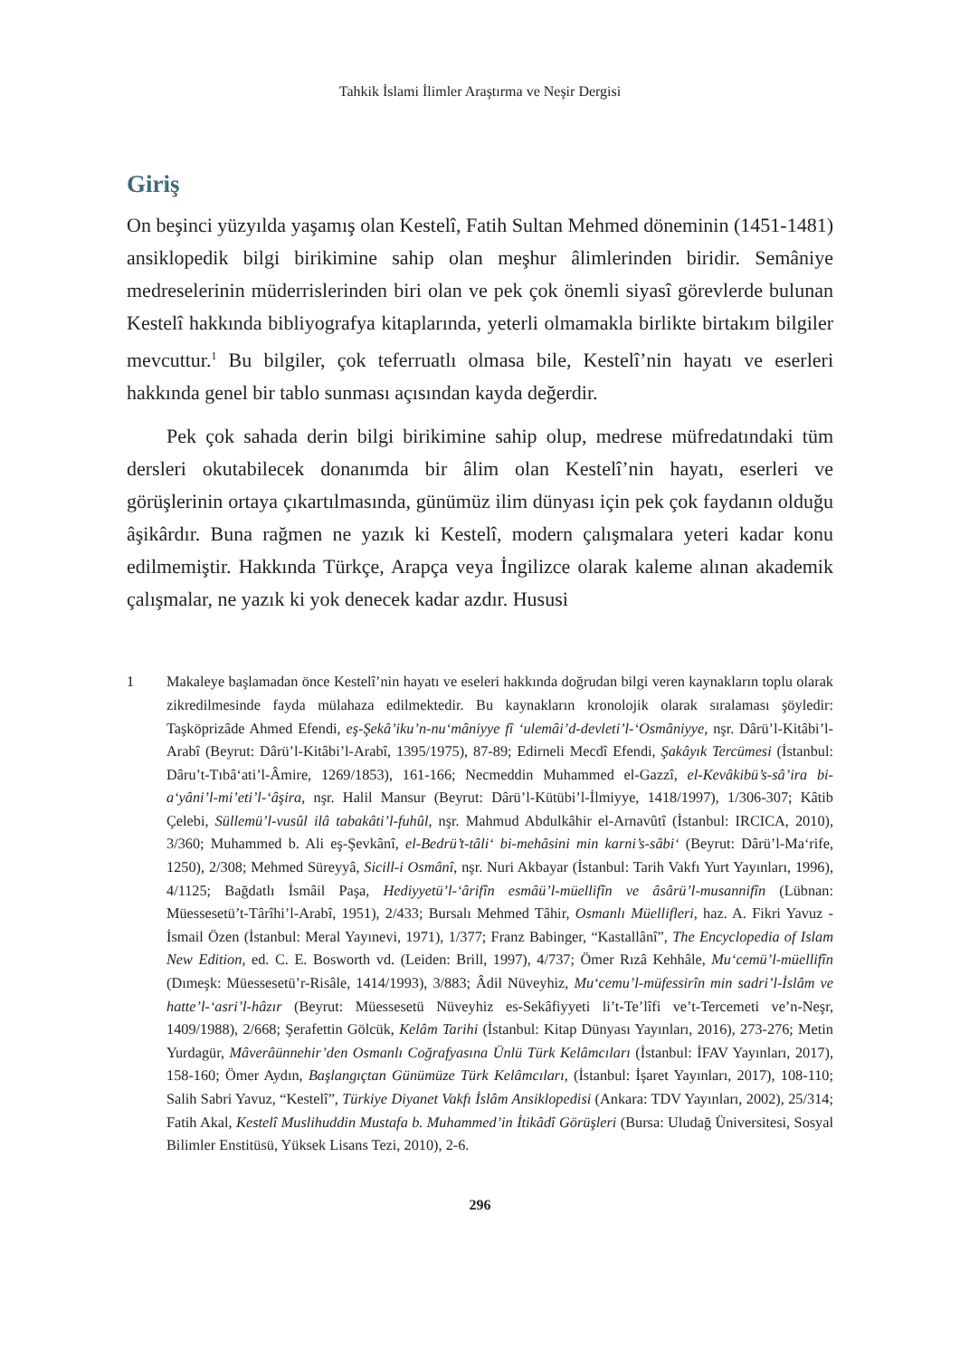Tahkik İslami İlimler Araştırma ve Neşir Dergisi
Giriş
On beşinci yüzyılda yaşamış olan Kestelî, Fatih Sultan Mehmed döneminin (1451-1481) ansiklopedik bilgi birikimine sahip olan meşhur âlimlerinden biridir. Semâniye medreselerinin müderrislerinden biri olan ve pek çok önemli siyasî görevlerde bulunan Kestelî hakkında bibliyografya kitaplarında, yeterli olmamakla birlikte birtakım bilgiler mevcuttur.<sup>1</sup> Bu bilgiler, çok teferruatlı olmasa bile, Kestelî’nin hayatı ve eserleri hakkında genel bir tablo sunması açısından kayda değerdir.
Pek çok sahada derin bilgi birikimine sahip olup, medrese müfredatındaki tüm dersleri okutabilecek donanımda bir âlim olan Kestelî’nin hayatı, eserleri ve görüşlerinin ortaya çıkartılmasında, günümüz ilim dünyası için pek çok faydanın olduğu âşikârdır. Buna rağmen ne yazık ki Kestelî, modern çalışmalara yeteri kadar konu edilmemiştir. Hakkında Türkçe, Arapça veya İngilizce olarak kaleme alınan akademik çalışmalar, ne yazık ki yok denecek kadar azdır. Hususi
1 Makaleye başlamadan önce Kestelî’nin hayatı ve eseleri hakkında doğrudan bilgi veren kaynakların toplu olarak zikredilmesinde fayda mülahaza edilmektedir. Bu kaynakların kronolojik olarak sıralaması şöyledir: Taşköprizâde Ahmed Efendi, eş-Şekâ’iku’n-nu‘mâniyye fî ‘ulemâi’d-devleti’l-‘Osmâniyye, nşr. Dârü’l-Kitâbi’l-Arabî (Beyrut: Dârü’l-Kitâbi’l-Arabî, 1395/1975), 87-89; Edirneli Mecdî Efendi, Şakâyık Tercümesi (İstanbul: Dâru’t-Tıbâ‘ati’l-Âmire, 1269/1853), 161-166; Necmeddin Muhammed el-Gazzî, el-Kevâkibü’s-sâ’ira bi-a‘yâni’l-mi’eti’l-‘âşira, nşr. Halil Mansur (Beyrut: Dârü’l-Kütübi’l-İlmiyye, 1418/1997), 1/306-307; Kâtib Çelebi, Süllemü’l-vusûl ilâ tabakâti’l-fuhûl, nşr. Mahmud Abdulkâhir el-Arnavûtî (İstanbul: IRCICA, 2010), 3/360; Muhammed b. Ali eş-Şevkânî, el-Bedrü’t-tâli‘ bi-mehâsini min karni’s-sâbi‘ (Beyrut: Dârü’l-Ma‘rife, 1250), 2/308; Mehmed Süreyyâ, Sicill-i Osmânî, nşr. Nuri Akbayar (İstanbul: Tarih Vakfı Yurt Yayınları, 1996), 4/1125; Bağdatlı İsmâil Paşa, Hediyyetü’l-‘ârifîn esmâü’l-müellifîn ve âsârü’l-musannifîn (Lübnan: Müessesetü’t-Târîhi’l-Arabî, 1951), 2/433; Bursalı Mehmed Tâhir, Osmanlı Müellifleri, haz. A. Fikri Yavuz - İsmail Özen (İstanbul: Meral Yayınevi, 1971), 1/377; Franz Babinger, “Kastallânî”, The Encyclopedia of Islam New Edition, ed. C. E. Bosworth vd. (Leiden: Brill, 1997), 4/737; Ömer Rızâ Kehhâle, Mu‘cemü’l-müellifîn (Dımeşk: Müessesetü’r-Risâle, 1414/1993), 3/883; Âdil Nüveyhiz, Mu‘cemu’l-müfessirîn min sadri’l-İslâm ve hatte’l-‘asri’l-hâzır (Beyrut: Müessesetü Nüveyhiz es-Sekâfiyyeti li’t-Te’lîfi ve’t-Tercemeti ve’n-Neşr, 1409/1988), 2/668; Şerafettin Gölcük, Kelâm Tarihi (İstanbul: Kitap Dünyası Yayınları, 2016), 273-276; Metin Yurdagür, Mâverâünnehir’den Osmanlı Coğrafyasına Ünlü Türk Kelâmcıları (İstanbul: İFAV Yayınları, 2017), 158-160; Ömer Aydın, Başlangıçtan Günümüze Türk Kelâmcıları, (İstanbul: İşaret Yayınları, 2017), 108-110; Salih Sabri Yavuz, “Kestelî”, Türkiye Diyanet Vakfı İslâm Ansiklopedisi (Ankara: TDV Yayınları, 2002), 25/314; Fatih Akal, Kestelî Muslihuddin Mustafa b. Muhammed’in İtikâdî Görüşleri (Bursa: Uludağ Üniversitesi, Sosyal Bilimler Enstitüsü, Yüksek Lisans Tezi, 2010), 2-6.
296